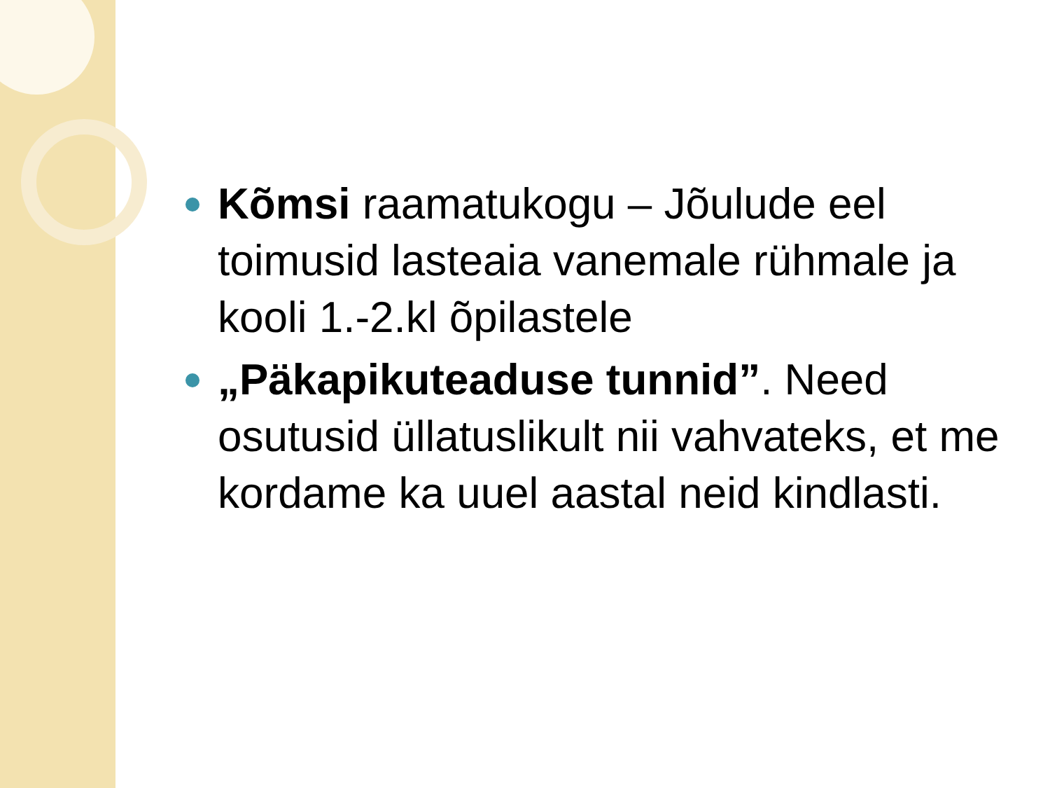Kõmsi raamatukogu – Jõulude eel toimusid lasteaia vanemale rühmale ja kooli 1.-2.kl õpilastele
„Päkapikuteaduse tunnid”. Need osutusid üllatuslikult nii vahvateks, et me kordame ka uuel aastal neid kindlasti.